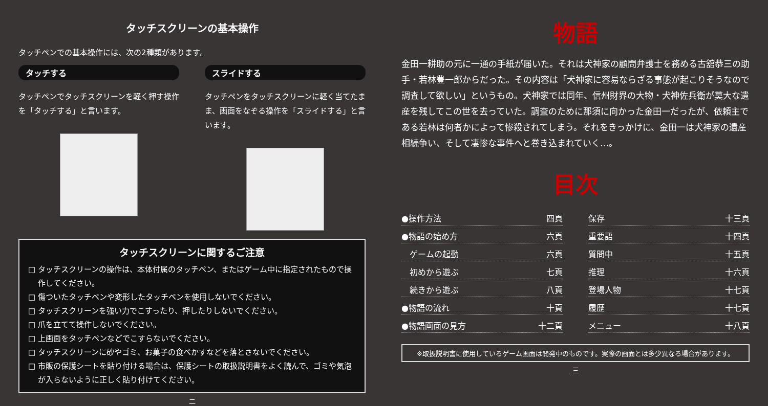タッチスクリーンの基本操作
タッチペンでの基本操作には、次の2種類があります。
タッチする
タッチペンでタッチスクリーンを軽く押す操作を「タッチする」と言います。
スライドする
タッチペンをタッチスクリーンに軽く当てたまま、画面をなぞる操作を「スライドする」と言います。
タッチスクリーンに関するご注意
タッチスクリーンの操作は、本体付属のタッチペン、またはゲーム中に指定されたもので操作してください。
傷ついたタッチペンや変形したタッチペンを使用しないでください。
タッチスクリーンを強い力でこすったり、押したりしないでください。
爪を立てて操作しないでください。
上画面をタッチペンなどでこすらないでください。
タッチスクリーンに砂やゴミ、お菓子の食べかすなどを落とさないでください。
市販の保護シートを貼り付ける場合は、保護シートの取扱説明書をよく読んで、ゴミや気泡が入らないように正しく貼り付けてください。
二
物語
金田一耕助の元に一通の手紙が届いた。それは犬神家の顧問弁護士を務める古舘恭三の助手・若林豊一郎からだった。その内容は「犬神家に容易ならざる事態が起こりそうなので調査して欲しい」というもの。犬神家では同年、信州財界の大物・犬神佐兵衛が莫大な遺産を残してこの世を去っていた。調査のために那須に向かった金田一だったが、依頼主である若林は何者かによって惨殺されてしまう。それをきっかけに、金田一は犬神家の遺産相続争い、そして凄惨な事件へと巻き込まれていく…。
目次
●操作方法 四頁
●物語の始め方 六頁
　ゲームの起動 六頁
　初めから遊ぶ 七頁
　続きから遊ぶ 八頁
●物語の流れ 十頁
●物語画面の見方 十二頁
保存 十三頁
重要語 十四頁
質問中 十五頁
推理 十六頁
登場人物 十七頁
履歴 十七頁
メニュー 十八頁
※取扱説明書に使用しているゲーム画面は開発中のものです。実際の画面とは多少異なる場合があります。
三